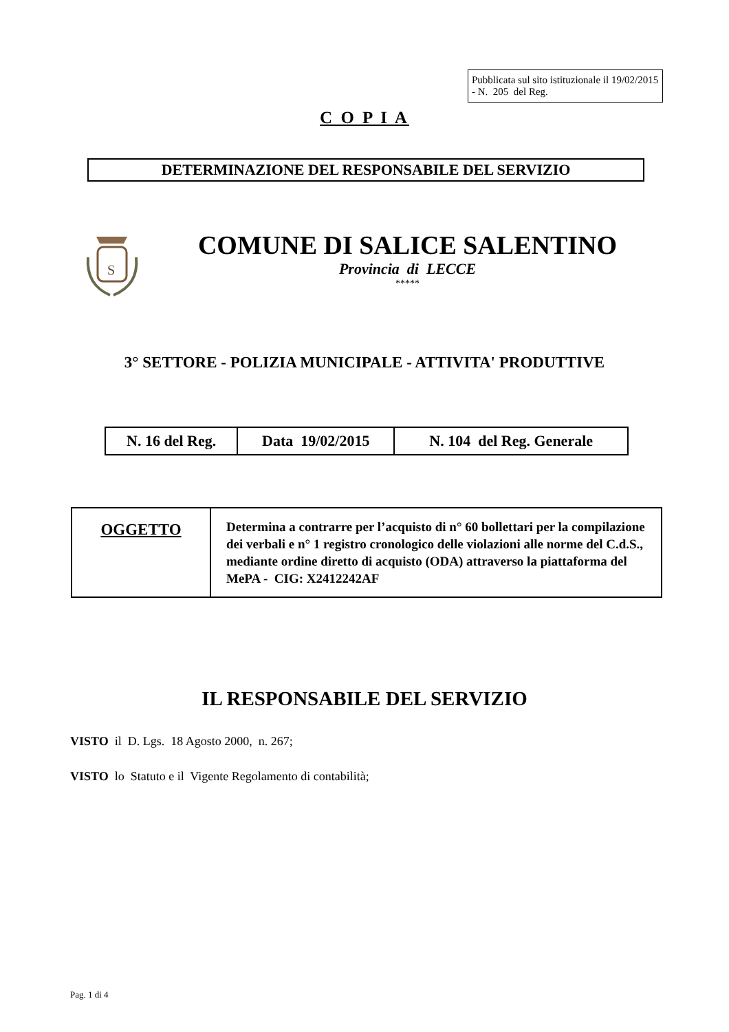Pubblicata sul sito istituzionale il 19/02/2015 - N. 205 del Reg.
C O P I A
DETERMINAZIONE DEL RESPONSABILE DEL SERVIZIO
S
COMUNE DI SALICE SALENTINO
Provincia di LECCE
*****
3° SETTORE - POLIZIA MUNICIPALE - ATTIVITA' PRODUTTIVE
| N. 16 del Reg. | Data 19/02/2015 | N. 104 del Reg. Generale |
| OGGETTO | Determina a contrarre per l’acquisto di n° 60 bollettari per la compilazione dei verbali e n° 1 registro cronologico delle violazioni alle norme del C.d.S., mediante ordine diretto di acquisto (ODA) attraverso la piattaforma del MePA - CIG: X2412242AF |
IL RESPONSABILE DEL SERVIZIO
VISTO il D. Lgs. 18 Agosto 2000, n. 267;
VISTO lo Statuto e il Vigente Regolamento di contabilità;
Pag. 1 di 4